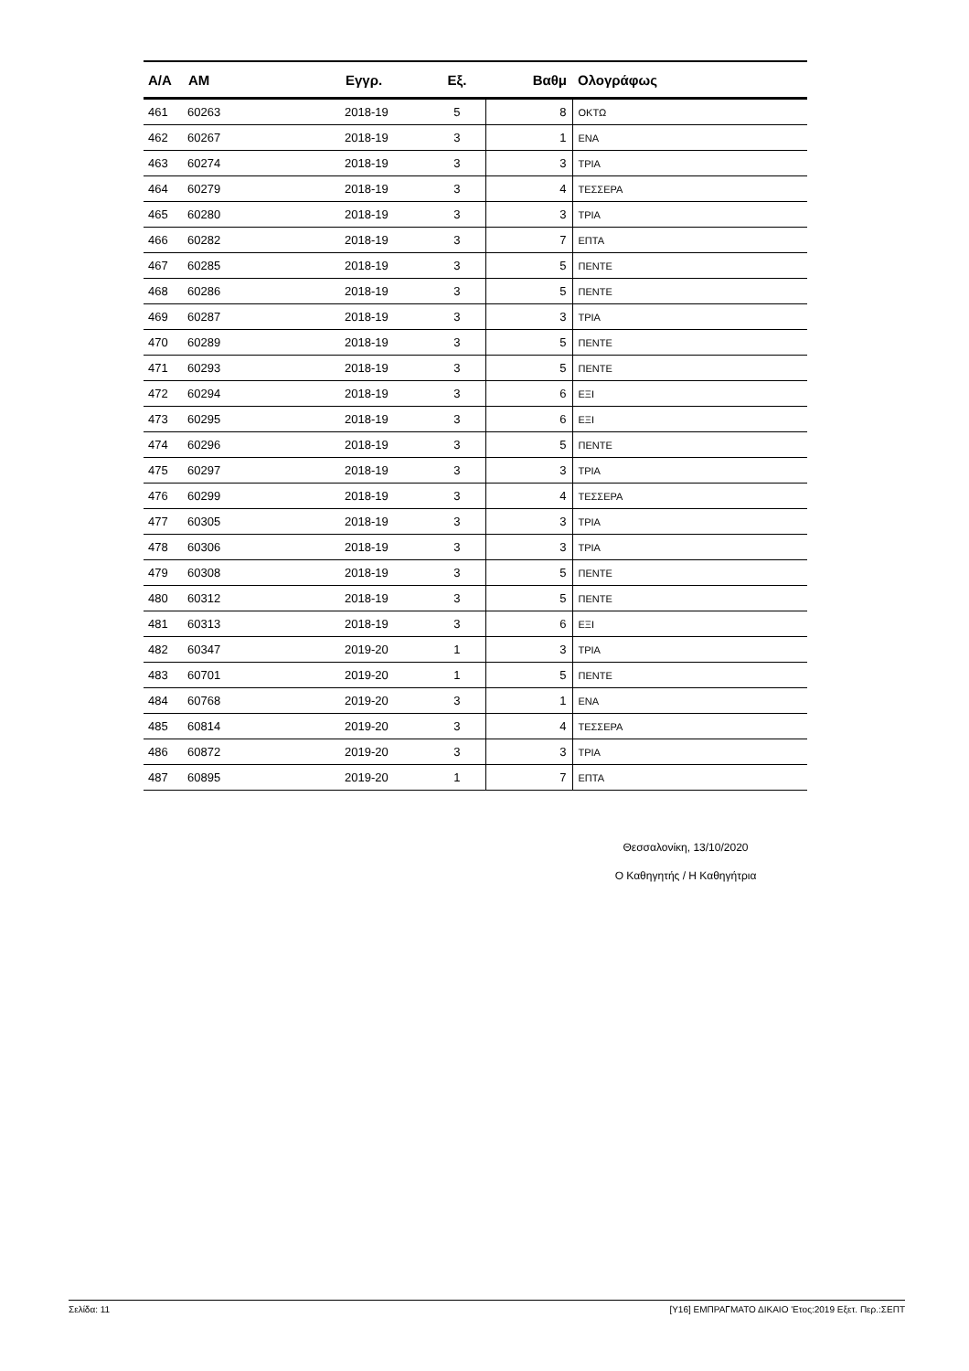| Α/Α | ΑΜ | Εγγρ. | Εξ. | Βαθμ | Ολογράφως |
| --- | --- | --- | --- | --- | --- |
| 461 | 60263 | 2018-19 | 5 | 8 | ΟΚΤΩ |
| 462 | 60267 | 2018-19 | 3 | 1 | ΕΝΑ |
| 463 | 60274 | 2018-19 | 3 | 3 | ΤΡΙΑ |
| 464 | 60279 | 2018-19 | 3 | 4 | ΤΕΣΣΕΡΑ |
| 465 | 60280 | 2018-19 | 3 | 3 | ΤΡΙΑ |
| 466 | 60282 | 2018-19 | 3 | 7 | ΕΠΤΑ |
| 467 | 60285 | 2018-19 | 3 | 5 | ΠΕΝΤΕ |
| 468 | 60286 | 2018-19 | 3 | 5 | ΠΕΝΤΕ |
| 469 | 60287 | 2018-19 | 3 | 3 | ΤΡΙΑ |
| 470 | 60289 | 2018-19 | 3 | 5 | ΠΕΝΤΕ |
| 471 | 60293 | 2018-19 | 3 | 5 | ΠΕΝΤΕ |
| 472 | 60294 | 2018-19 | 3 | 6 | ΕΞΙ |
| 473 | 60295 | 2018-19 | 3 | 6 | ΕΞΙ |
| 474 | 60296 | 2018-19 | 3 | 5 | ΠΕΝΤΕ |
| 475 | 60297 | 2018-19 | 3 | 3 | ΤΡΙΑ |
| 476 | 60299 | 2018-19 | 3 | 4 | ΤΕΣΣΕΡΑ |
| 477 | 60305 | 2018-19 | 3 | 3 | ΤΡΙΑ |
| 478 | 60306 | 2018-19 | 3 | 3 | ΤΡΙΑ |
| 479 | 60308 | 2018-19 | 3 | 5 | ΠΕΝΤΕ |
| 480 | 60312 | 2018-19 | 3 | 5 | ΠΕΝΤΕ |
| 481 | 60313 | 2018-19 | 3 | 6 | ΕΞΙ |
| 482 | 60347 | 2019-20 | 1 | 3 | ΤΡΙΑ |
| 483 | 60701 | 2019-20 | 1 | 5 | ΠΕΝΤΕ |
| 484 | 60768 | 2019-20 | 3 | 1 | ΕΝΑ |
| 485 | 60814 | 2019-20 | 3 | 4 | ΤΕΣΣΕΡΑ |
| 486 | 60872 | 2019-20 | 3 | 3 | ΤΡΙΑ |
| 487 | 60895 | 2019-20 | 1 | 7 | ΕΠΤΑ |
Θεσσαλονίκη, 13/10/2020
Ο Καθηγητής / Η Καθηγήτρια
Σελίδα: 11 [Υ16] ΕΜΠΡΑΓΜΑΤΟ ΔΙΚΑΙΟ 'Ετος:2019 Εξετ. Περ.:ΣΕΠΤ